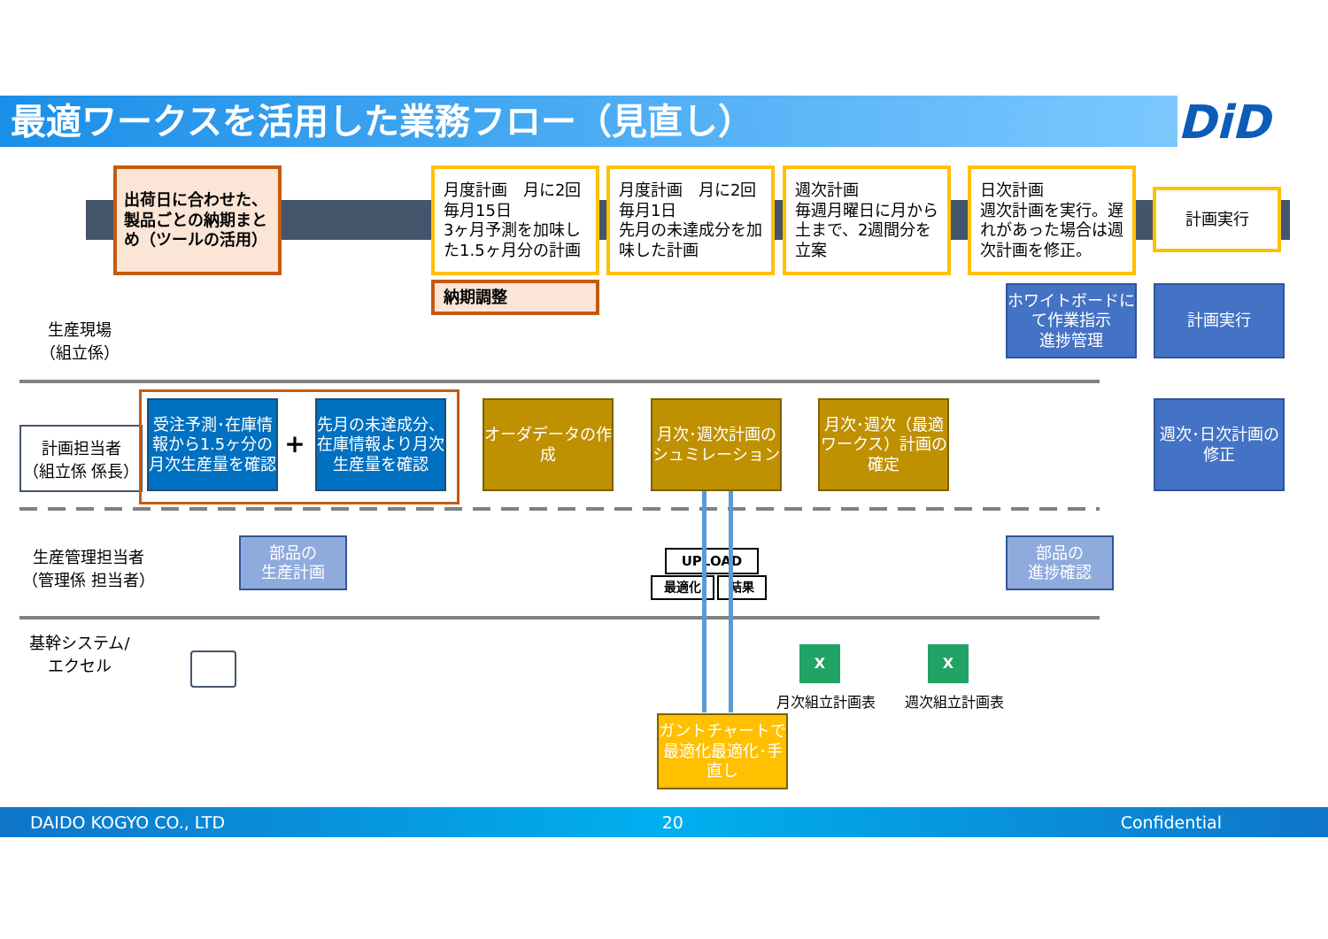最適ワークスを活用した業務フロー（見直し） DiD
出荷日に合わせた、製品ごとの納期まとめ（ツールの活用）
月度計画　月に2回
毎月15日
3ヶ月予測を加味した1.5ヶ月分の計画
月度計画　月に2回
毎月1日
先月の未達成分を加味した計画
週次計画
毎週月曜日に月から土まで、2週間分を立案
日次計画
週次計画を実行。遅れがあった場合は週次計画を修正。
計画実行
納期調整
生産現場
（組立係）
計画担当者
（組立係 係長）
生産管理担当者
（管理係 担当者）
基幹システム/
エクセル
受注予測･在庫情報から1.5ヶ分の月次生産量を確認
+
先月の未達成分、在庫情報より月次生産量を確認
オーダデータの作成
月次･週次計画のシュミレーション
月次･週次（最適ワークス）計画の確定
ホワイトボードにて作業指示
進捗管理
計画実行
週次･日次計画の修正
部品の
生産計画
部品の
進捗確認
UPLOAD
最適化 結果
ガントチャートで最適化最適化･手直し
X X
月次組立計画表 週次組立計画表
DAIDO KOGYO CO., LTD 20 Confidential